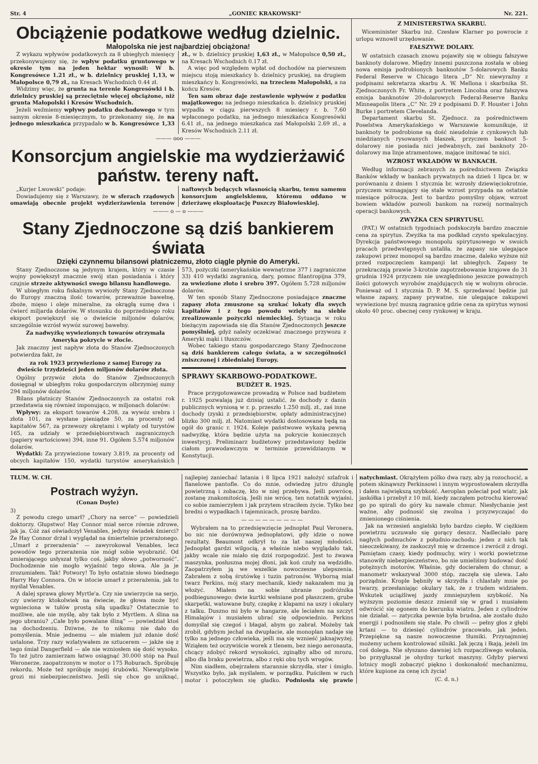Str. 4 „GONIEC KRAKOWSKI“Nr. 221.
Obciążenie podatkowe według dzielnic.
Małopolska nie jest najbardziej obciążona!
Z wykazu wpływów podatkowych za 8 ubiegłych miesięcy przekonywujemy się, że wpływ podatku gruntowego w okresie tym na jeden hektar wynosił: W b. Kongresówce 1.21 zł., w b. dzielnicy pruskiej 1,13, w Małopolsce 0,79 zł., na Kresach Wschodnich 0.44 zł.
Widzimy więc, że grunta na terenie Kongresówki i b. dzielnicy pruskiej są przeciętnie więcej obciążone, niż grunta Małopolski i Kresów Wschodnich.
Jeżeli weźmiemy wpływy podatku dochodowego w tym samym okresie 8-miesięcznym, to przekonamy się, że na jednego mieszkańca przypadało w b. Kongresówce 1,33 zł., w b. dzielnicy pruskiej 1,63 zł., w Małopolsce 0,50 zł., na Kresach Wschodnich 0.17 zł.
A więc pod względem wpłat od dochodów na pierwszem miejscu stoją mieszkańcy b. dzielnicy pruskiej, na drugiem mieszkańcy b. Kongresówki, na trzeciem Małopolski, a na końcu Kresów.
Ten sam obraz daje zestawienie wpływów z podatku majątkowego: na jednego mieszkańca b. dzielnicy pruskiej wypadła w ciągu pierwszych 8 miesięcy r. b. 7.60 wpłaconego podatku, na jednego mieszkańca Kongresówki 6.41 zł., na jednego mieszkańca zaś Małopolski 2.69 zł., a Kresów Wschodnich 2.11 zł.
——— ooo ———
Konsorcjum angielskie ma wydzierżawić państw. tereny naft.
„Kurjer Lwowski“ podaje:
Dowiadujemy się z Warszawy, że w sferach rządowych omawiają obecnie projekt wydzierżawienia terenów naftowych będących własnością skarbu, temu samemu konsorcjum angielskiemu, któremu oddano w dzierżawę eksploatację Puszczy Białowieskiej.
——— o — o ———
Stany Zjednoczone są dziś bankierem świata
Dzięki czynnemu bilansowi płatniczemu, złoto ciągle płynie do Ameryki.
Stany Zjednoczone są jedynym krajem, który w czasie wojny powiększył znacznie swój stan posiadania i który czujnie strzeże aktywności swego bilansu handlowego.
W ubiegłym roku fiskalnym wywiozły Stany Zjednoczone do Europy znaczną ilość towarów, przeważnie bawełnę, zboże, mięso i oleje mineralne, za okrągłą sumę dwa i ćwierć miljarda dolarów. W stosunku do poprzedniego roku eksport powiększył się o dwieście miljonów dolarów, szczególnie wzrósł wywóz surowej bawełny.
Za nadwyżkę wywiezionych towarów otrzymała Ameryka pokrycie w złocie.
Jak znaczny jest napływ złota do Stanów Zjednoczonych potwierdza fakt, że
za rok 1923 przywieziono z samej Europy za dwieście trzydzieści jeden miljonów dolarów złota.
Ogólny przywóz złota do Stanów Zjednoczonych dosięgnął w ubiegłym roku gospodarczym olbrzymiej sumy 294 miljonów dolarów.
Bilans płatniczy Stanów Zjednoczonych za ostatni rok przedstawia się również imponująco, w miljonach dolarów:
Wpływy: za eksport towarów 4.208, za wywóz srebra i złota 101, za wysłane pieniądze 50, za procenty od kapitałów 567, za przewozy okrętami i wpłaty od turystów 165, za udziały w przedsiębiorstwach zagranicznych (papiery wartościowe) 394, inne 91. Ogółem 5.574 miljonów dolarów.
Wydatki: Za przywiezione towary 3.819, za procenty od obcych kapitałów 150, wydatki turystów amerykańskich 573, pożyczki (amerykańskie wewnętrzne 377 i zagraniczne 33) 410 wydatki zagranicą, dary, pomoc filantropijna 379, za wwiezione złoto i srebro 397. Ogółem 5.728 miljonów dolarów.
W ten sposób Stany Zjednoczone posiadające znaczne zapasy złota zmuszone są szukać lokaty dla swych kapitałów i z tego powodu wzięły na siebie zrealizowanie pożyczki niemieckiej. Sytuacja w roku bieżącym zapowiada się dla Stanów Zjednoczonych jeszcze pomyślniej, gdyż należy oczekiwać znacznego przywozu z Ameryki mąki i tłuszczów.
Wobec takiego stanu gospodarczego Stany Zjednoczone są dziś bankierem całego świata, a w szczególności zniszczonej i zbiedniałej Europy.
SPRAWY SKARBOWO-PODATKOWE.
BUDŻET R. 1925.
Prace przygotowawcze prowadzą w Polsce nad budżetem r. 1925 pozwalają już dzisiaj ustalić, że dochody z danin publicznych wyniosą w r. p. przeszło 1.250 milj. zł., zaś inne dochody (zyski z przedsiębiorstw, opłaty administracyjne) blizko 300 milj. zł. Natomiast wydatki dostosowane będą na ogół do granic r. 1924. Koleje państwowe wykażą pewną nadwyżkę, która będzie użyta na pokrycie koniecznych inwestycyj. Preliminarz budżetowy przedstawiony będzie ciałom prawodawczym w terminie przewidzianym w Konstytucji.
Z MINISTERSTWA SKARBU.
Wiceminister Skarbu inż. Czesław Klarner po powrocie z urlopu wznowił urzędowanie.
FAŁSZYWE DOLARY.
W ostatnich czasach znowu pojawiły się w obiegu fałszywe banknoty dolarowe. Między innemi puszczona została w obieg nowa emisja podrobionych banknotów 5-dolarowych Banku Federal Reserve w Chicago litera „D“ Nr. niewyraźny z podpisami sekretarza skarbu A. W. Mellona i skarbnika St. Zjednoczonych Fr. White, z portretem Lincolna oraz fałszywa emisja banknotów 20-dolarowych Federal-Reserve Banku Minneapolis litera „C“ Nr. 29 z podpisami D. F. Houster i John Burke i portretem Clevelanda.
Departament skarbu St. Zjednocz. za pośrednictwem Poselstwa Amerykańskiego w Warszawie komunikuje, iż banknoty te podrobione są dość nieudolnie z cynkowych lub miedzianych rysowanych blaszek, przyczem banknot 5-dolarowy nie posiada nici jedwabnych, zaś banknoty 20-dolarowy ma linje atramentowe, mające imitować te nici.
WZROST WKŁADÓW W BANKACH.
Według informacji zebranych za pośrednictwem Związku Banków wkłady w bankach prywatnych na dzień 1 lipca br. w porównaniu z dniem 1 stycznia br. wzrosły dziewięciokrotnie, przyczem wzmagający się stale wzrost przypada na ostatnie miesiące półrocza. Jest to bardzo pomyślny objaw, wzrost bowiem wkładów pozwoli bankom na rozwój normalnych operacji bankowych.
ZWYŻKA CEN SPIRYTUSU.
(PAT.) W ostatnich tygodniach podskoczyła bardzo znacznie cena za spirytus. Zwyżka ta ma podkład czysto spekulacyjny. Dyrekcja państwowego monopolu spirytusowego w swoich pracach przedwstępnych ustaliła, że zapasy nie ulegające zakupowi przez monopol są bardzo znaczne, daleko wyższe niż przed rozpoczęciem kampanji lat ubiegłych. Zapasy te przekraczają prawie 3-krotnie zapotrzebowanie krajowe do 31 grudnia 1924 przyczem nie uwzględniono jeszcze poważnych ilości gotowych wyrobów znajdujących się w wolnym obrocie. Ponieważ od 1 stycznia D. P. M. S. sprzedawać będzie już własne zapasy, zapasy prywatne, nie ulegające zakupowi wywiezione być muszą zagranicę gdzie cena za spirytus wynosi około 40 proc. obecnej ceny rynkowej w kraju.
TŁUM. W. CH.
Postrach wyżyn.
(Conan Doyle)
3)
Z powodu czego umarł? „Chory na serce“ — powiedzieli doktorzy. Głupstwo! Hay Connor miał serce równie zdrowe, jak ja. Cóż zaś oświadczył Venables, jedyny świadek śmierci? Że Hay Connor drżał i wyglądał na śmiertelnie przerażonego. „Umarł z przerażenia“ — zawyrokował Venables, lecz powodów tego przerażenia nie mógł sobie wyobrazić. Od umierającego usłyszał tylko coś, jakby słowo „potworność“. Dochodzenie nie mogło wyjaśnić tego słowa. Ale ja je zrozumiałem. Tak! Potwory! To było ostatnie słowo biednego Harry Hay Connora. On w istocie umarł z przerażenia, jak to myślał Venables.
A dalej sprawa głowy Myrtle'a. Czy nie uwierzycie na serjo, czy uwierzy ktokolwiek na świecie, że głowa może być wgnieciona w tułów prostą siłą upadku? Ostatecznie to możliwe, ale nie myślę, aby tak było z Myrtlem. A ślina na jego ubraniu? „Całe było powalane śliną“ — powiedział ktoś na dochodzeniu. Dziwne, że to nikomu nie dało do pomyślenia. Mnie jednemu — ale miałem już zdanie dość ustalone. Trzy razy wzlatywałem ze sztucerem — jakże się z tego śmiał Dangerfield — ale nie wzniosłem się dość wysoko. To też jutro zamierzam łatwo osiągnąć 30.000 stóp na Paul Weronerze, zaopatrzonym w motor o 175 Roburach. Spróbuję rekordu. Może też spróbuję mojej śrubówki. Niewątpliwie grozi mi niebezpieczeństwo. Jeśli się chce go uniknąć, najlepiej zaniechać latania i 8 lipca 1921 nałożyć szlafrok i flanelowe pantofle. Co do mnie, odwiedzę jutro dżunglę powietrzną i zobaczę, kto w niej przebywa. Jeśli powrócę, zostanę znakomitością. Jeśli nie wrócę, ten notatnik wyjaśni, co sobie zamierzyłem i jak przytem straciłem życie. Tylko bez bredni o wypadkach i tajemnicach, proszę bardzo.
— — — — — — — — —
Wybrałem na to przedsięwzięcie jednopłat Paul Veronera, bo nic nie dorównywa jednopłatowi, gdy idzie o nowe rezultaty. Beaumont odkrył to za lat naszej młodości. Jednopłat gardzi wilgocią, a właśnie niebo wyglądało tak, jakby wcale nie miało się dziś rozpogodzić. Jest to żwawa maszynka, posłuszna mojej dłoni, jak koń czuły na wędzidło. Zaopatrzyłem ją we wszelkie nowoczesne ulepszenia. Zabrałem z sobą śrutówkę i tuzin patronów. Wyborną miał twarz Perkins, mój stary mechanik, kiedy nakazałem mu ją włożyć. Miałem na sobie ubranie podróżnika podbiegunowego: dwie kurtki wełniane pod płaszczem, grube skarpetki, watowane buty, czapkę z klapami na uszy i okulary z talku. Duszno mi było w hangarze, ale leciałem na szczyt Himalajów i musiałem ubrać się odpowiednio. Perkins domyślał się czegoś i błagał, abym go zabrał. Możeby tak zrobił, gdybym jechał na dwupłacie, ale monoplan nadaje się tylko na jednego człowieka, jeśli ma się wznieść jaknajwyżej. Wziąłem też oczywiście worek z tlenem, bez niego aeronauta, chcący zdobyć rekord wysokości, zginąłby albo od mrozu, albo dla braku powietrza, albo z ręki obu tych wrogów.
Nim siadłem, obejrzałem starannie skrzydła, ster i śmigło. Wszystko było, jak myślałem, w porządku. Puściłem w ruch motor i potoczyłem się gładko. Podniosła się prawie natychmiast. Okrążyłem pólko dwa razy, aby ją rozochocić, a potem skinąwszy Perkinsowi i innym wyprostowałem skrzydła i dałem największą szybkość. Aeroplan poleciał pod wiatr, jak jaskółka i przebył z 10 mil, kiedy zacząłem potrochu kierować go po spirali do góry ku nawale chmur. Niesłychanie jest ważne, aby podnosić się zwolna i przyzwyczajać do zmienionego ciśnienia.
Jak na wrzesień angielski było bardzo ciepło. W ciężkiem powietrzu uczuwało się gorący deszcz. Nadleciało parę nagłych podmuchów z południo-zachodu: jeden z nich tak nieoczekiwany, że zaskoczył mię w drzemce i zwrócił z drogi. Pamiętam czasy, kiedy podmuchy, wiry i worki powietrzne stanowiły niebezpieczeństwo, bo nie umieliśmy budować dość potężnych motorów. Właśnie, gdy docierałem do chmur, a manometr wskazywał 3000 stóp, zaczęła się ulewa. Lało porządnie. Krople bębniły w skrzydła i chlastały mnie po twarzy, przesłaniając okulary tak, że z trudem widziałem. Wskutek uciążliwej jazdy zmniejszyłem szybkość. Na wyższym poziomie deszcz zmienił się w grad i musiałem odwrócić się ogonem do kierunku wiatru. Jeden z cylindrów nie działał. — zatyczka pewnie była brudna, ale zostało dużo energji i podnosiłem się stale. Po chwili — pełny głos z głębi krtani — to dziesięć cylindrów pracowało, jak jeden. Przepiękne są nasze nowoczesne tłumiki. Przynajmniej możemy uchem kontrolować silniki. Jak jęczą i łkają, jeżeli im coś dolega. Nie słyszano dawniej ich rozpaczliwego wołania, bo przygłuszał je ohydny turkot maszyny. Gdyby pierwsi lotnicy mogli zobaczyć piękno i doskonałość mechanizmu, które kupione za cenę ich życia!
(C. d. n.)